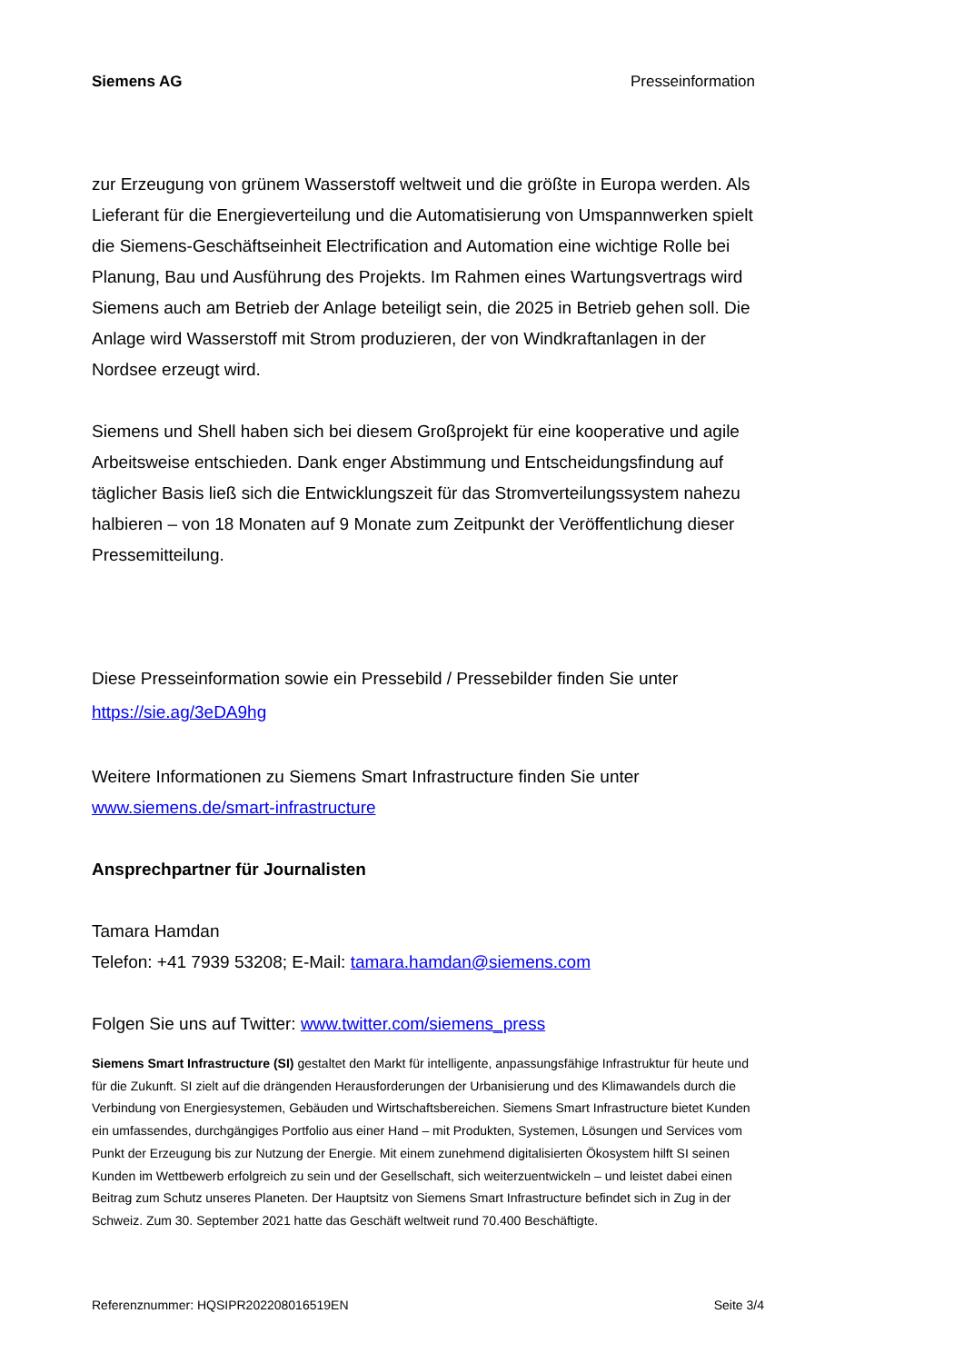Siemens AG Presseinformation
zur Erzeugung von grünem Wasserstoff weltweit und die größte in Europa werden. Als Lieferant für die Energieverteilung und die Automatisierung von Umspannwerken spielt die Siemens-Geschäftseinheit Electrification and Automation eine wichtige Rolle bei Planung, Bau und Ausführung des Projekts. Im Rahmen eines Wartungsvertrags wird Siemens auch am Betrieb der Anlage beteiligt sein, die 2025 in Betrieb gehen soll. Die Anlage wird Wasserstoff mit Strom produzieren, der von Windkraftanlagen in der Nordsee erzeugt wird.
Siemens und Shell haben sich bei diesem Großprojekt für eine kooperative und agile Arbeitsweise entschieden. Dank enger Abstimmung und Entscheidungsfindung auf täglicher Basis ließ sich die Entwicklungszeit für das Stromverteilungssystem nahezu halbieren – von 18 Monaten auf 9 Monate zum Zeitpunkt der Veröffentlichung dieser Pressemitteilung.
Diese Presseinformation sowie ein Pressebild / Pressebilder finden Sie unter
https://sie.ag/3eDA9hg
Weitere Informationen zu Siemens Smart Infrastructure finden Sie unter
www.siemens.de/smart-infrastructure
Ansprechpartner für Journalisten
Tamara Hamdan
Telefon: +41 7939 53208; E-Mail: tamara.hamdan@siemens.com
Folgen Sie uns auf Twitter: www.twitter.com/siemens_press
Siemens Smart Infrastructure (SI) gestaltet den Markt für intelligente, anpassungsfähige Infrastruktur für heute und für die Zukunft. SI zielt auf die drängenden Herausforderungen der Urbanisierung und des Klimawandels durch die Verbindung von Energiesystemen, Gebäuden und Wirtschaftsbereichen. Siemens Smart Infrastructure bietet Kunden ein umfassendes, durchgängiges Portfolio aus einer Hand – mit Produkten, Systemen, Lösungen und Services vom Punkt der Erzeugung bis zur Nutzung der Energie. Mit einem zunehmend digitalisierten Ökosystem hilft SI seinen Kunden im Wettbewerb erfolgreich zu sein und der Gesellschaft, sich weiterzuentwickeln – und leistet dabei einen Beitrag zum Schutz unseres Planeten. Der Hauptsitz von Siemens Smart Infrastructure befindet sich in Zug in der Schweiz. Zum 30. September 2021 hatte das Geschäft weltweit rund 70.400 Beschäftigte.
Referenznummer: HQSIPR202208016519EN Seite 3/4